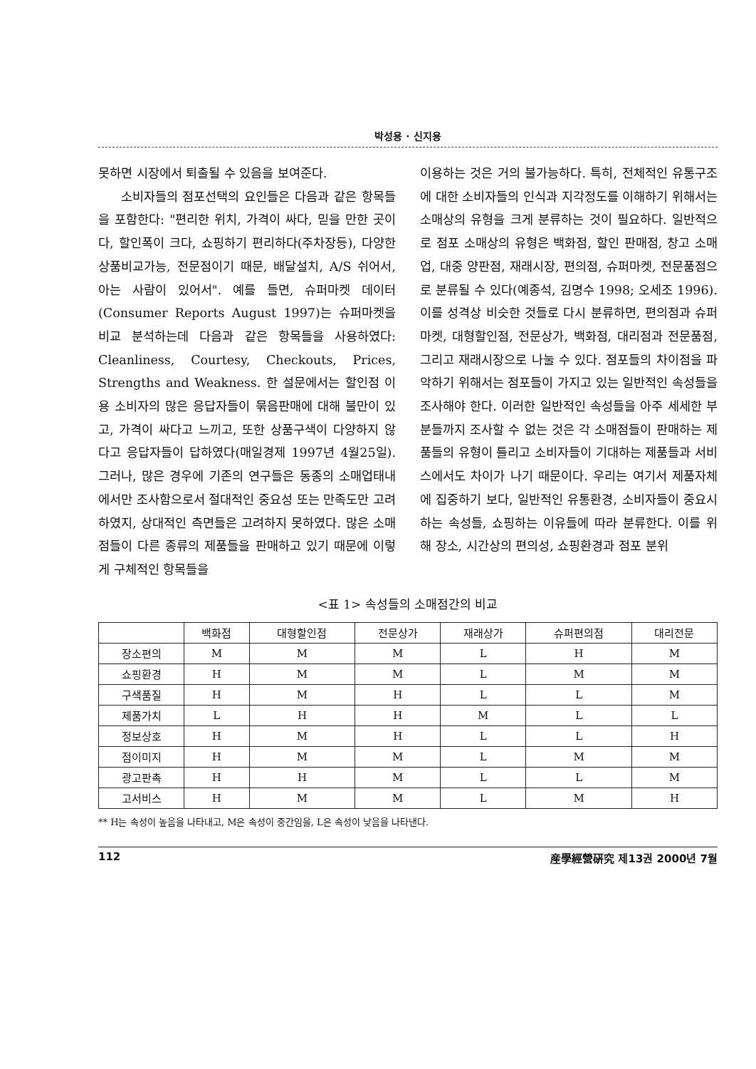박성용 · 신지용
못하면 시장에서 퇴출될 수 있음을 보여준다.
소비자들의 점포선택의 요인들은 다음과 같은 항목들을 포함한다: "편리한 위치, 가격이 싸다, 믿을 만한 곳이다, 할인폭이 크다, 쇼핑하기 편리하다(주차장등), 다양한 상품비교가능, 전문점이기 때문, 배달설치, A/S 쉬어서, 아는 사람이 있어서". 예를 들면, 슈퍼마켓 데이터(Consumer Reports August 1997)는 슈퍼마켓을 비교 분석하는데 다음과 같은 항목들을 사용하였다: Cleanliness, Courtesy, Checkouts, Prices, Strengths and Weakness. 한 설문에서는 할인점 이용 소비자의 많은 응답자들이 묶음판매에 대해 불만이 있고, 가격이 싸다고 느끼고, 또한 상품구색이 다양하지 않다고 응답자들이 답하였다(매일경제 1997년 4월25일). 그러나, 많은 경우에 기존의 연구들은 동종의 소매업태내에서만 조사함으로서 절대적인 중요성 또는 만족도만 고려하였지, 상대적인 측면들은 고려하지 못하였다. 많은 소매점들이 다른 종류의 제품들을 판매하고 있기 때문에 이렇게 구체적인 항목들을
이용하는 것은 거의 불가능하다. 특히, 전체적인 유통구조에 대한 소비자들의 인식과 지각정도를 이해하기 위해서는 소매상의 유형을 크게 분류하는 것이 필요하다. 일반적으로 점포 소매상의 유형은 백화점, 할인 판매점, 창고 소매업, 대중 양판점, 재래시장, 편의점, 슈퍼마켓, 전문품점으로 분류될 수 있다(예종석, 김명수 1998; 오세조 1996). 이를 성격상 비슷한 것들로 다시 분류하면, 편의점과 슈퍼마켓, 대형할인점, 전문상가, 백화점, 대리점과 전문품점, 그리고 재래시장으로 나눌 수 있다. 점포들의 차이점을 파악하기 위해서는 점포들이 가지고 있는 일반적인 속성들을 조사해야 한다. 이러한 일반적인 속성들을 아주 세세한 부분들까지 조사할 수 없는 것은 각 소매점들이 판매하는 제품들의 유형이 틀리고 소비자들이 기대하는 제품들과 서비스에서도 차이가 나기 때문이다. 우리는 여기서 제품자체에 집중하기 보다, 일반적인 유통환경, 소비자들이 중요시하는 속성들, 쇼핑하는 이유들에 따라 분류한다. 이를 위해 장소, 시간상의 편의성, 쇼핑환경과 점포 분위
<표 1> 속성들의 소매점간의 비교
| | 백화점 | 대형할인점 | 전문상가 | 재래상가 | 슈퍼편의점 | 대리전문 |
| --- | --- | --- | --- | --- | --- | --- |
| 장소편의 | M | M | M | L | H | M |
| 쇼핑환경 | H | M | M | L | M | M |
| 구색품질 | H | M | H | L | L | M |
| 제품가치 | L | H | H | M | L | L |
| 정보상호 | H | M | H | L | L | H |
| 점이미지 | H | M | M | L | M | M |
| 광고판촉 | H | H | M | L | L | M |
| 고서비스 | H | M | M | L | M | H |
** H는 속성이 높음을 나타내고, M은 속성이 중간임을, L은 속성이 낮음을 나타낸다.
112 産學經營硏究 제13권 2000년 7월